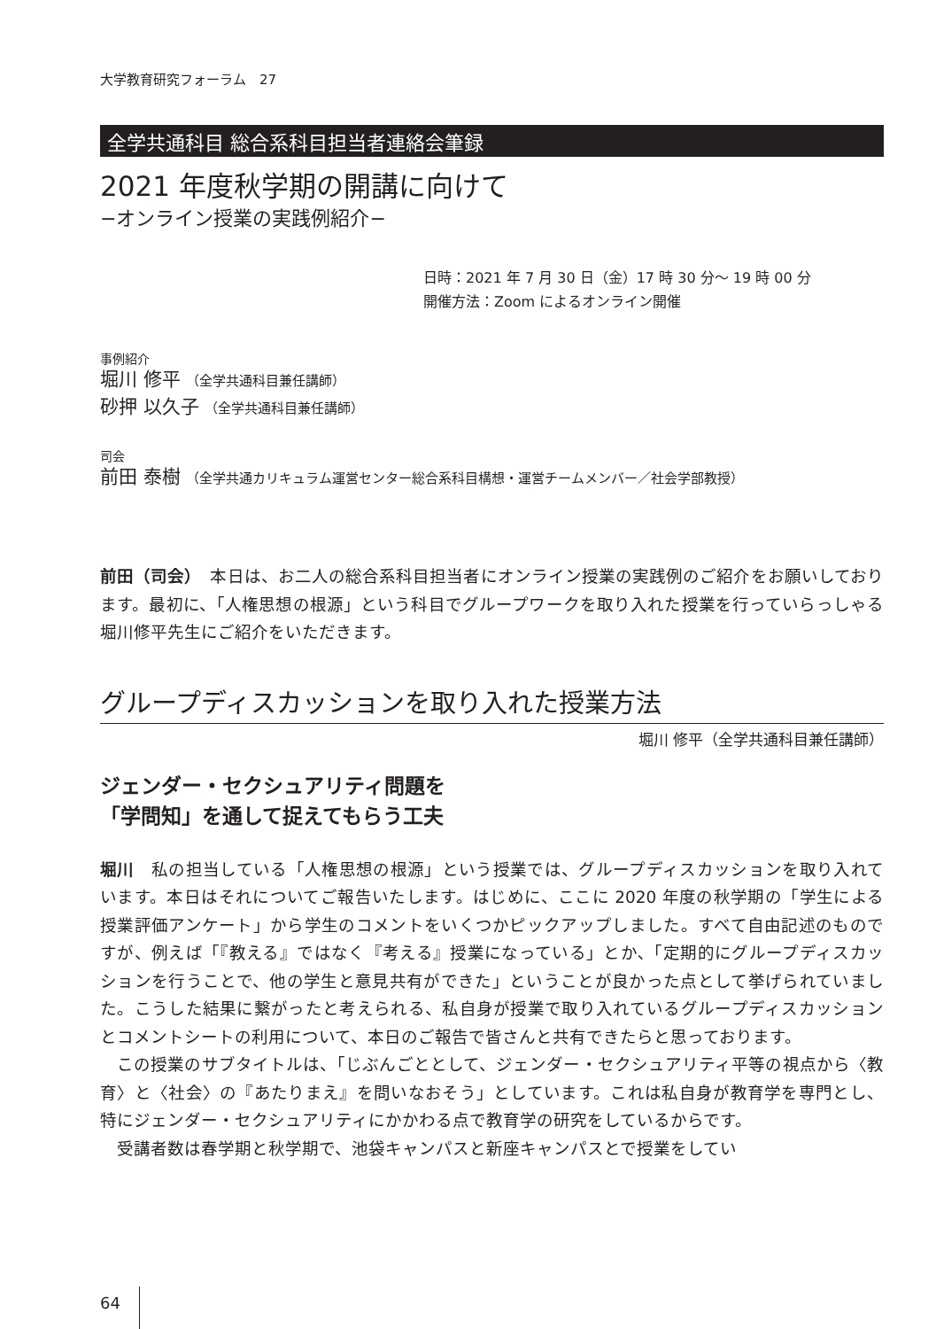大学教育研究フォーラム　27
全学共通科目 総合系科目担当者連絡会筆録
2021 年度秋学期の開講に向けて
−オンライン授業の実践例紹介−
日時：2021 年 7 月 30 日（金）17 時 30 分〜 19 時 00 分
開催方法：Zoom によるオンライン開催
事例紹介
堀川 修平 （全学共通科目兼任講師）
砂押 以久子 （全学共通科目兼任講師）
司会
前田 泰樹 （全学共通カリキュラム運営センター総合系科目構想・運営チームメンバー／社会学部教授）
前田（司会）　本日は、お二人の総合系科目担当者にオンライン授業の実践例のご紹介をお願いしております。最初に、「人権思想の根源」という科目でグループワークを取り入れた授業を行っていらっしゃる堀川修平先生にご紹介をいただきます。
グループディスカッションを取り入れた授業方法
堀川 修平（全学共通科目兼任講師）
ジェンダー・セクシュアリティ問題を
「学問知」を通して捉えてもらう工夫
堀川　私の担当している「人権思想の根源」という授業では、グループディスカッションを取り入れています。本日はそれについてご報告いたします。はじめに、ここに 2020 年度の秋学期の「学生による授業評価アンケート」から学生のコメントをいくつかピックアップしました。すべて自由記述のものですが、例えば「『教える』ではなく『考える』授業になっている」とか､「定期的にグループディスカッションを行うことで、他の学生と意見共有ができた」ということが良かった点として挙げられていました。こうした結果に繋がったと考えられる、私自身が授業で取り入れているグループディスカッションとコメントシートの利用について、本日のご報告で皆さんと共有できたらと思っております。
　この授業のサブタイトルは、「じぶんごととして、ジェンダー・セクシュアリティ平等の視点から〈教育〉と〈社会〉の『あたりまえ』を問いなおそう」としています。これは私自身が教育学を専門とし、特にジェンダー・セクシュアリティにかかわる点で教育学の研究をしているからです。
　受講者数は春学期と秋学期で、池袋キャンパスと新座キャンパスとで授業をしてい
64